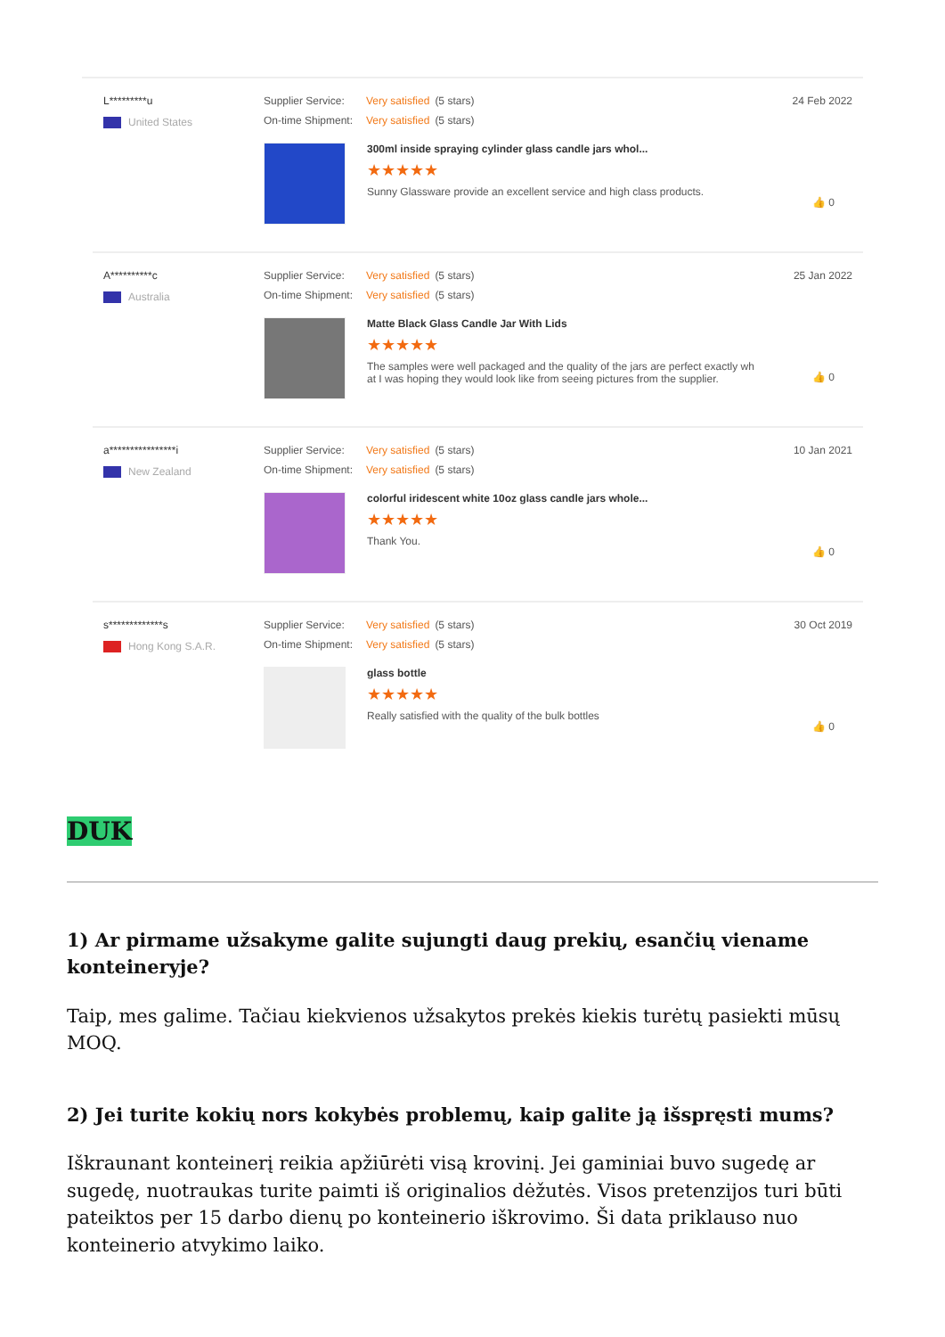L*********u
United States
Supplier Service: Very satisfied (5 stars)
On-time Shipment: Very satisfied (5 stars)
300ml inside spraying cylinder glass candle jars whol...
★★★★★
Sunny Glassware provide an excellent service and high class products.
24 Feb 2022
👍 0
A**********c
Australia
Supplier Service: Very satisfied (5 stars)
On-time Shipment: Very satisfied (5 stars)
Matte Black Glass Candle Jar With Lids
★★★★★
The samples were well packaged and the quality of the jars are perfect exactly wh
at I was hoping they would look like from seeing pictures from the supplier.
25 Jan 2022
👍 0
a****************i
New Zealand
Supplier Service: Very satisfied (5 stars)
On-time Shipment: Very satisfied (5 stars)
colorful iridescent white 10oz glass candle jars whole...
★★★★★
Thank You.
10 Jan 2021
👍 0
s*************s
Hong Kong S.A.R.
Supplier Service: Very satisfied (5 stars)
On-time Shipment: Very satisfied (5 stars)
glass bottle
★★★★★
Really satisfied with the quality of the bulk bottles
30 Oct 2019
👍 0
DUK
1) Ar pirmame užsakyme galite sujungti daug prekių, esančių viename konteineryje?
Taip, mes galime. Tačiau kiekvienos užsakytos prekės kiekis turėtų pasiekti mūsų MOQ.
2) Jei turite kokių nors kokybės problemų, kaip galite ją išspręsti mums?
Iškraunant konteinerį reikia apžiūrėti visą krovinį. Jei gaminiai buvo sugedę ar sugedę, nuotraukas turite paimti iš originalios dėžutės. Visos pretenzijos turi būti pateiktos per 15 darbo dienų po konteinerio iškrovimo. Ši data priklauso nuo konteinerio atvykimo laiko.